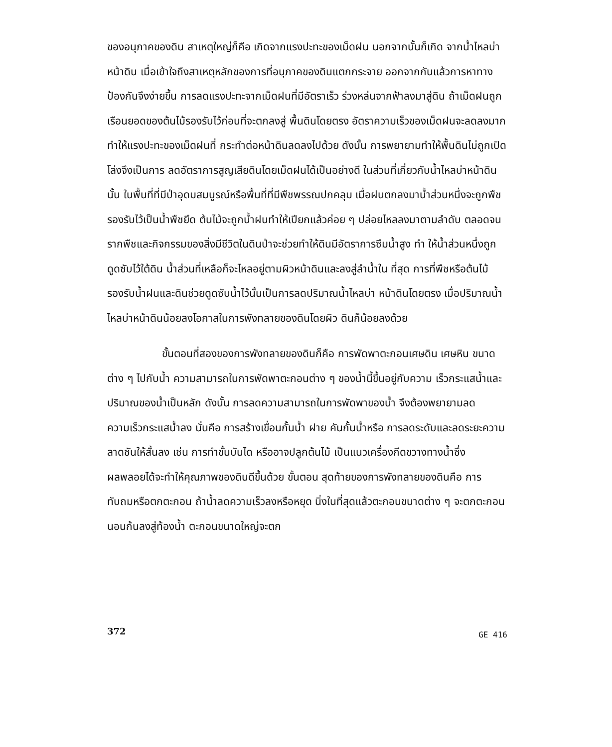ของอนุภาคของดิน สาเหตุใหญ่ก็คือ เกิดจากแรงปะทะของเม็ดฝน นอกจากนั้นก็เกิด จากน้ำไหลบ่าหน้าดิน เมื่อเข้าใจถึงสาเหตุหลักของการที่อนุภาคของดินแตกกระจาย ออกจากกันแล้วการหาทางป้องกันจึงง่ายขึ้น การลดแรงปะทะจากเม็ดฝนที่มีอัตราเร็ว ร่วงหล่นจากฟ้าลงมาสู่ดิน ถ้าเม็ดฝนถูกเรือนยอดของต้นไม้รองรับไว้ก่อนที่จะตกลงสู่ พื้นดินโดยตรง อัตราความเร็วของเม็ดฝนจะลดลงมากทำให้แรงปะทะของเม็ดฝนที่ กระทำต่อหน้าดินลดลงไปด้วย ดังนั้น การพยายามทำให้พื้นดินไม่ถูกเปิดโล่งจึงเป็นการ ลดอัตราการสูญเสียดินโดยเม็ดฝนได้เป็นอย่างดี ในส่วนที่เกี่ยวกับน้ำไหลบ่าหน้าดินนั้น ในพื้นที่ที่มีป่าอุดมสมบูรณ์หรือพื้นที่ที่มีพืชพรรณปกคลุม เมื่อฝนตกลงมาน้ำส่วนหนึ่งจะถูกพืช รองรับไว้เป็นน้ำพืชยึด ต้นไม้จะถูกน้ำฝนทำให้เปียกแล้วค่อย ๆ ปล่อยไหลลงมาตามลำดับ ตลอดจนรากพืชและกิจกรรมของสิ่งมีชีวิตในดินป่าจะช่วยทำให้ดินมีอัตราการซึมน้ำสูง ทำ ให้น้ำส่วนหนึ่งถูกดูดซับไว้ใต้ดิน น้ำส่วนที่เหลือก็จะไหลอยู่ตามผิวหน้าดินและลงสู่ลำน้ำใน ที่สุด การที่พืชหรือต้นไม้รองรับน้ำฝนและดินช่วยดูดซับน้ำไว้นั้นเป็นการลดปริมาณน้ำไหลบ่า หน้าดินโดยตรง เมื่อปริมาณน้ำไหลบ่าหน้าดินน้อยลงโอกาสในการพังทลายของดินโดยผิว ดินก็น้อยลงด้วย
ขั้นตอนที่สองของการพังทลายของดินก็คือ การพัดพาตะกอนเศษดิน เศษหิน ขนาดต่าง ๆ ไปกับน้ำ ความสามารถในการพัดพาตะกอนต่าง ๆ ของน้ำนี้ขึ้นอยู่กับความ เร็วกระแสน้ำและปริมาณของน้ำเป็นหลัก ดังนั้น การลดความสามารถในการพัดพาของน้ำ จึงต้องพยายามลดความเร็วกระแสน้ำลง นั่นคือ การสร้างเขื่อนกั้นน้ำ ฝาย คันกั้นน้ำหรือ การลดระดับและลดระยะความลาดชันให้สั้นลง เช่น การทำขั้นบันได หรืออาจปลูกต้นไม้ เป็นแนวเครื่องกีดขวางทางน้ำซึ่งผลพลอยได้จะทำให้คุณภาพของดินดีขึ้นด้วย ขั้นตอน สุดท้ายของการพังทลายของดินคือ การทับถมหรือตกตะกอน ถ้าน้ำลดความเร็วลงหรือหยุด นิ่งในที่สุดแล้วตะกอนขนาดต่าง ๆ จะตกตะกอนนอนก้นลงสู่ท้องน้ำ ตะกอนขนาดใหญ่จะตก
372 GE 416